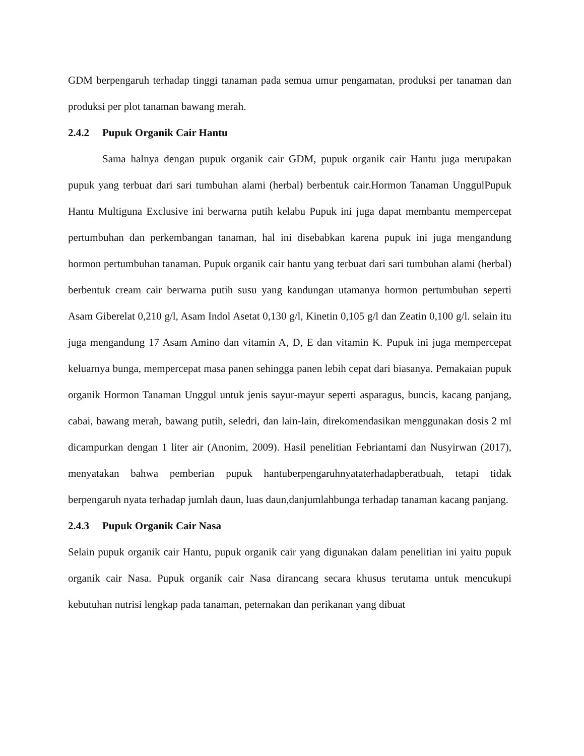GDM berpengaruh terhadap tinggi tanaman pada semua umur pengamatan, produksi per tanaman dan produksi per plot tanaman bawang merah.
2.4.2 Pupuk Organik Cair Hantu
Sama halnya dengan pupuk organik cair GDM, pupuk organik cair Hantu juga merupakan pupuk yang terbuat dari sari tumbuhan alami (herbal) berbentuk cair.Hormon Tanaman UnggulPupuk Hantu Multiguna Exclusive ini berwarna putih kelabu Pupuk ini juga dapat membantu mempercepat pertumbuhan dan perkembangan tanaman, hal ini disebabkan karena pupuk ini juga mengandung hormon pertumbuhan tanaman. Pupuk organik cair hantu yang terbuat dari sari tumbuhan alami (herbal) berbentuk cream cair berwarna putih susu yang kandungan utamanya hormon pertumbuhan seperti Asam Giberelat 0,210 g/l, Asam Indol Asetat 0,130 g/l, Kinetin 0,105 g/l dan Zeatin 0,100 g/l. selain itu juga mengandung 17 Asam Amino dan vitamin A, D, E dan vitamin K. Pupuk ini juga mempercepat keluarnya bunga, mempercepat masa panen sehingga panen lebih cepat dari biasanya. Pemakaian pupuk organik Hormon Tanaman Unggul untuk jenis sayur-mayur seperti asparagus, buncis, kacang panjang, cabai, bawang merah, bawang putih, seledri, dan lain-lain, direkomendasikan menggunakan dosis 2 ml dicampurkan dengan 1 liter air (Anonim, 2009). Hasil penelitian Febriantami dan Nusyirwan (2017), menyatakan bahwa pemberian pupuk hantuberpengaruhnyataterhadapberatbuah, tetapi tidak berpengaruh nyata terhadap jumlah daun, luas daun,danjumlahbunga terhadap tanaman kacang panjang.
2.4.3 Pupuk Organik Cair Nasa
Selain pupuk organik cair Hantu, pupuk organik cair yang digunakan dalam penelitian ini yaitu pupuk organik cair Nasa. Pupuk organik cair Nasa dirancang secara khusus terutama untuk mencukupi kebutuhan nutrisi lengkap pada tanaman, peternakan dan perikanan yang dibuat